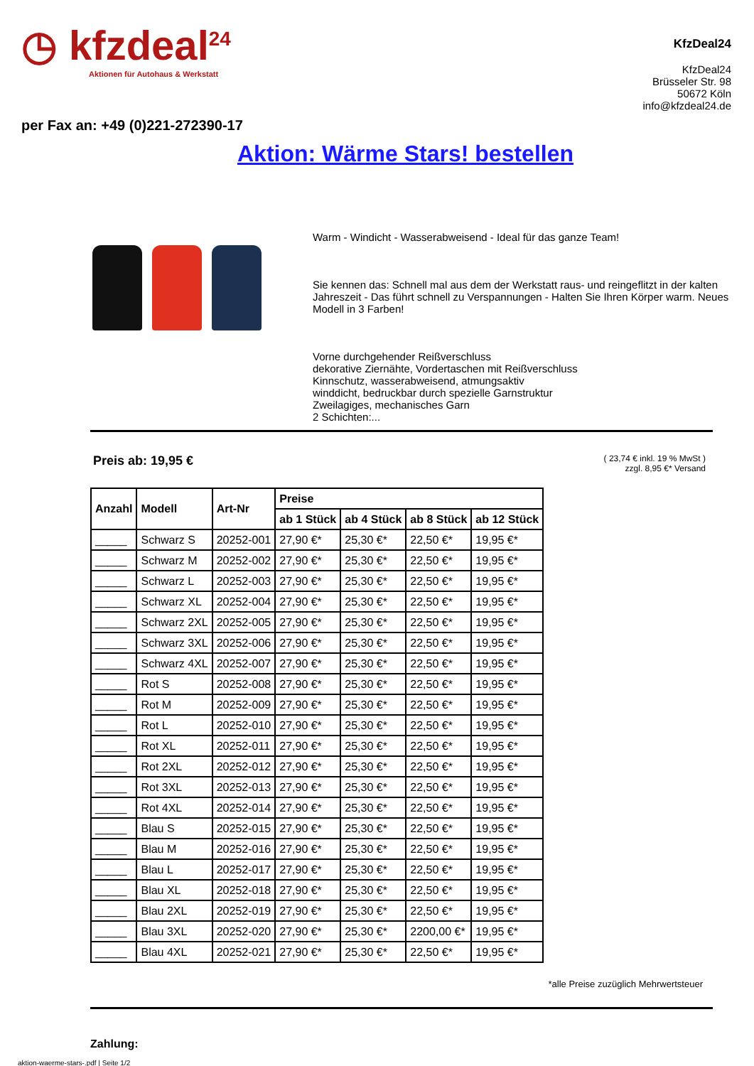◷ kfzdeal<sup>24</sup>
Aktionen für Autohaus & Werkstatt
KfzDeal24
KfzDeal24
Brüsseler Str. 98
50672 Köln
info@kfzdeal24.de
per Fax an: +49 (0)221-272390-17
Aktion: Wärme Stars! bestellen
Warm - Windicht - Wasserabweisend - Ideal für das ganze Team!
Sie kennen das: Schnell mal aus dem der Werkstatt raus- und reingeflitzt in der kalten Jahreszeit - Das führt schnell zu Verspannungen - Halten Sie Ihren Körper warm. Neues Modell in 3 Farben!
Vorne durchgehender Reißverschluss
dekorative Ziernähte, Vordertaschen mit Reißverschluss
Kinnschutz, wasserabweisend, atmungsaktiv
winddicht, bedruckbar durch spezielle Garnstruktur
Zweilagiges, mechanisches Garn
2 Schichten:...
Preis ab: 19,95 €
( 23,74 € inkl. 19 % MwSt )
zzgl. 8,95 €* Versand
| Anzahl | Modell | Art-Nr | Preise | | | |
| --- | --- | --- | --- | --- | --- | --- |
| | | | ab 1 Stück | ab 4 Stück | ab 8 Stück | ab 12 Stück |
| _____ | Schwarz S | 20252-001 | 27,90 €* | 25,30 €* | 22,50 €* | 19,95 €* |
| _____ | Schwarz M | 20252-002 | 27,90 €* | 25,30 €* | 22,50 €* | 19,95 €* |
| _____ | Schwarz L | 20252-003 | 27,90 €* | 25,30 €* | 22,50 €* | 19,95 €* |
| _____ | Schwarz XL | 20252-004 | 27,90 €* | 25,30 €* | 22,50 €* | 19,95 €* |
| _____ | Schwarz 2XL | 20252-005 | 27,90 €* | 25,30 €* | 22,50 €* | 19,95 €* |
| _____ | Schwarz 3XL | 20252-006 | 27,90 €* | 25,30 €* | 22,50 €* | 19,95 €* |
| _____ | Schwarz 4XL | 20252-007 | 27,90 €* | 25,30 €* | 22,50 €* | 19,95 €* |
| _____ | Rot S | 20252-008 | 27,90 €* | 25,30 €* | 22,50 €* | 19,95 €* |
| _____ | Rot M | 20252-009 | 27,90 €* | 25,30 €* | 22,50 €* | 19,95 €* |
| _____ | Rot L | 20252-010 | 27,90 €* | 25,30 €* | 22,50 €* | 19,95 €* |
| _____ | Rot XL | 20252-011 | 27,90 €* | 25,30 €* | 22,50 €* | 19,95 €* |
| _____ | Rot 2XL | 20252-012 | 27,90 €* | 25,30 €* | 22,50 €* | 19,95 €* |
| _____ | Rot 3XL | 20252-013 | 27,90 €* | 25,30 €* | 22,50 €* | 19,95 €* |
| _____ | Rot 4XL | 20252-014 | 27,90 €* | 25,30 €* | 22,50 €* | 19,95 €* |
| _____ | Blau S | 20252-015 | 27,90 €* | 25,30 €* | 22,50 €* | 19,95 €* |
| _____ | Blau M | 20252-016 | 27,90 €* | 25,30 €* | 22,50 €* | 19,95 €* |
| _____ | Blau L | 20252-017 | 27,90 €* | 25,30 €* | 22,50 €* | 19,95 €* |
| _____ | Blau XL | 20252-018 | 27,90 €* | 25,30 €* | 22,50 €* | 19,95 €* |
| _____ | Blau 2XL | 20252-019 | 27,90 €* | 25,30 €* | 22,50 €* | 19,95 €* |
| _____ | Blau 3XL | 20252-020 | 27,90 €* | 25,30 €* | 2200,00 €* | 19,95 €* |
| _____ | Blau 4XL | 20252-021 | 27,90 €* | 25,30 €* | 22,50 €* | 19,95 €* |
*alle Preise zuzüglich Mehrwertsteuer
Zahlung:
aktion-waerme-stars-.pdf | Seite 1/2